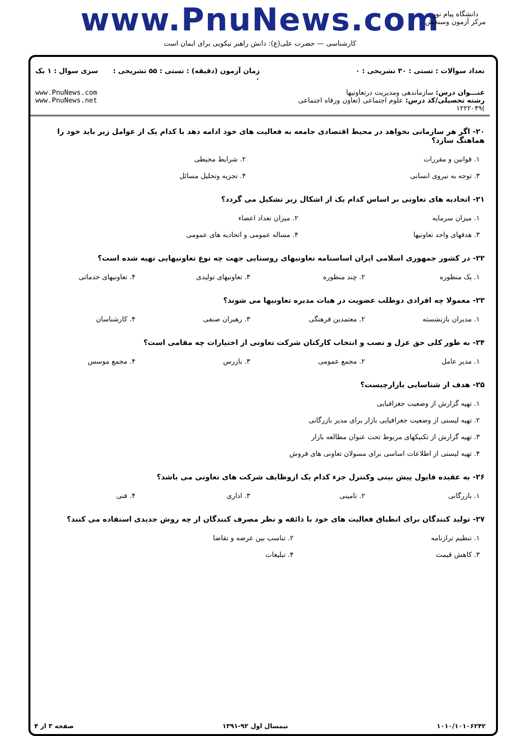www.PnuNews.com
کارشناسی — حضرت علی(ع): دانش راهبر نیکویی برای ایمان است
دانشگاه پیام نور
مرکز آزمون وسنجش
| تعداد سوالات : تستی : ۳۰ تشریحی : ۰ | زمان آزمون (دقیقه) : تستی : ۵۵ تشریحی : ۰ | سری سوال : ۱ یک |
| عنـــوان درس: سازماندهی ومدیریت درتعاونیها رشته تحصیلی/کد درس: علوم اجتماعی (تعاون ورفاه اجتماعی )۱۲۲۲۰۴۹ | | www.PnuNews.com www.PnuNews.net |
۲۰- اگر هر سازمانی بخواهد در محیط اقتصادی جامعه به فعالیت های خود ادامه دهد با کدام یک از عوامل زیر باید خود را هماهنگ سازد؟
| ۱. قوانین و مقررات | ۲. شرایط محیطی |
| ۳. توجه به نیروی انسانی | ۴. تجزیه وتحلیل مسائل |
۲۱- اتحادیه های تعاونی بر اساس کدام یک از اشکال زیر تشکیل می گردد؟
| ۱. میزان سرمایه | ۲. میزان تعداد اعضاء |
| ۳. هدفهای واحد تعاونیها | ۴. مساله عمومی و اتحادیه های عمومی |
۲۲- در کشور جمهوری اسلامی ایران اساسنامه تعاونیهای روستایی جهت چه نوع تعاونیهایی تهیه شده است؟
| ۱. یک منظوره | ۲. چند منظوره | ۳. تعاونیهای تولیدی | ۴. تعاونیهای خدماتی |
۲۳- معمولا چه افرادی دوطلب عضویت در هیات مدیره تعاونیها می شوند؟
| ۱. مدیران بازنشسته | ۲. معتمدین فرهنگی | ۳. رهبران صنفی | ۴. کارشناسان |
۲۴- به طور کلی حق عزل و نصب و انتخاب کارکنان شرکت تعاونی از اختیارات چه مقامی است؟
| ۱. مدیر عامل | ۲. مجمع عمومی | ۳. بازرس | ۴. مجمع موسس |
۲۵- هدف از شناسایی بازارچیست؟
| ۱. تهیه گزارش از وضعیت جغرافیایی |
| ۲. تهیه لیستی از وضعیت جغرافیایی بازار برای مدیر بازرگانی |
| ۳. تهیه گزارش از تکنیکهای مربوط تحت عنوان مطالعه بازار |
| ۴. تهیه لیستی از اطلاعات اساسی برای مسولان تعاونی های فروش |
۲۶- به عقیده فایول پیش بینی وکنترل جزء کدام یک ازوظایف شرکت های تعاونی می باشد؟
| ۱. بازرگانی | ۲. تامینی | ۳. اداری | ۴. فنی |
۲۷- تولید کنندگان برای انطباق فعالیت های خود با ذائقه و نظر مصرف کنندگان از چه روش جدیدی استفاده می کنند؟
| ۱. تنظیم ترازنامه | ۲. تناسب بین عرضه و تقاضا |
| ۳. کاهش قیمت | ۴. تبلیغات |
۱۰۱۰/۱۰۱۰۶۲۴۲ نیمسال اول ۹۲-۱۳۹۱ صفحه ۳ از ۴